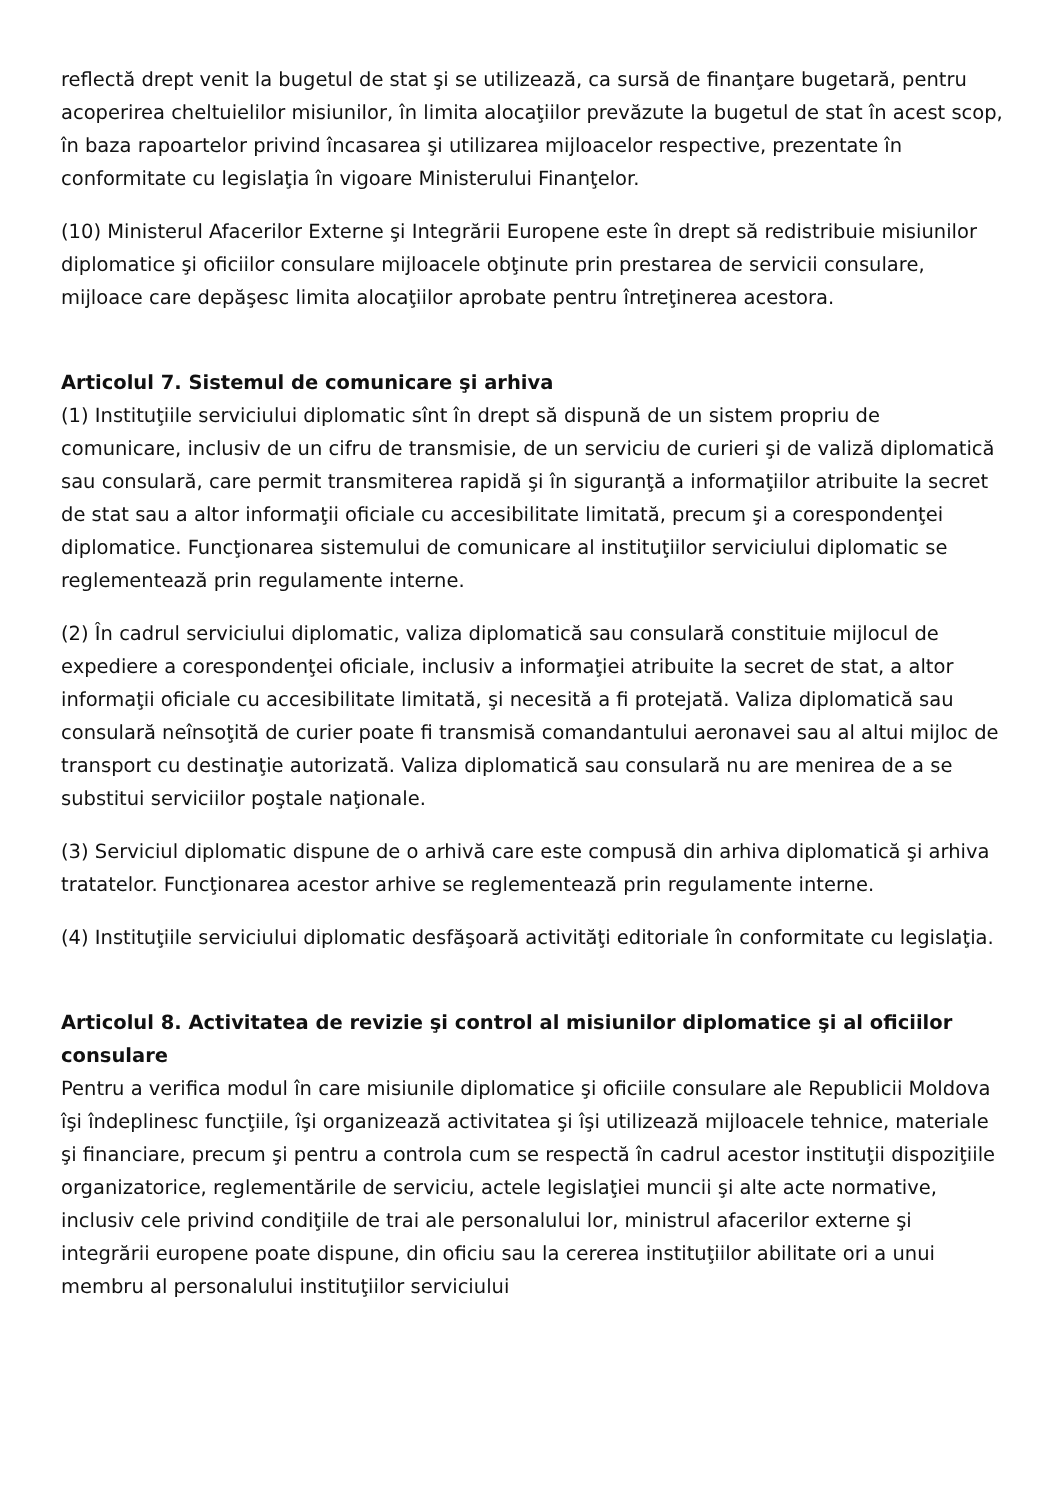reflectă drept venit la bugetul de stat şi se utilizează, ca sursă de finanţare bugetară, pentru acoperirea cheltuielilor misiunilor, în limita alocaţiilor prevăzute la bugetul de stat în acest scop, în baza rapoartelor privind încasarea şi utilizarea mijloacelor respective, prezentate în conformitate cu legislaţia în vigoare Ministerului Finanţelor.
(10) Ministerul Afacerilor Externe şi Integrării Europene este în drept să redistribuie misiunilor diplomatice şi oficiilor consulare mijloacele obţinute prin prestarea de servicii consulare, mijloace care depăşesc limita alocaţiilor aprobate pentru întreţinerea acestora.
Articolul 7. Sistemul de comunicare şi arhiva
(1) Instituţiile serviciului diplomatic sînt în drept să dispună de un sistem propriu de comunicare, inclusiv de un cifru de transmisie, de un serviciu de curieri şi de valiză diplomatică sau consulară, care permit transmiterea rapidă şi în siguranţă a informaţiilor atribuite la secret de stat sau a altor informaţii oficiale cu accesibilitate limitată, precum şi a corespondenţei diplomatice. Funcţionarea sistemului de comunicare al instituţiilor serviciului diplomatic se reglementează prin regulamente interne.
(2) În cadrul serviciului diplomatic, valiza diplomatică sau consulară constituie mijlocul de expediere a corespondenţei oficiale, inclusiv a informaţiei atribuite la secret de stat, a altor informaţii oficiale cu accesibilitate limitată, şi necesită a fi protejată. Valiza diplomatică sau consulară neînsoţită de curier poate fi transmisă comandantului aeronavei sau al altui mijloc de transport cu destinaţie autorizată. Valiza diplomatică sau consulară nu are menirea de a se substitui serviciilor poştale naţionale.
(3) Serviciul diplomatic dispune de o arhivă care este compusă din arhiva diplomatică şi arhiva tratatelor. Funcţionarea acestor arhive se reglementează prin regulamente interne.
(4) Instituţiile serviciului diplomatic desfăşoară activităţi editoriale în conformitate cu legislaţia.
Articolul 8. Activitatea de revizie şi control al misiunilor diplomatice şi al oficiilor consulare
Pentru a verifica modul în care misiunile diplomatice şi oficiile consulare ale Republicii Moldova îşi îndeplinesc funcţiile, îşi organizează activitatea şi îşi utilizează mijloacele tehnice, materiale şi financiare, precum şi pentru a controla cum se respectă în cadrul acestor instituţii dispoziţiile organizatorice, reglementările de serviciu, actele legislaţiei muncii şi alte acte normative, inclusiv cele privind condiţiile de trai ale personalului lor, ministrul afacerilor externe şi integrării europene poate dispune, din oficiu sau la cererea instituţiilor abilitate ori a unui membru al personalului instituţiilor serviciului